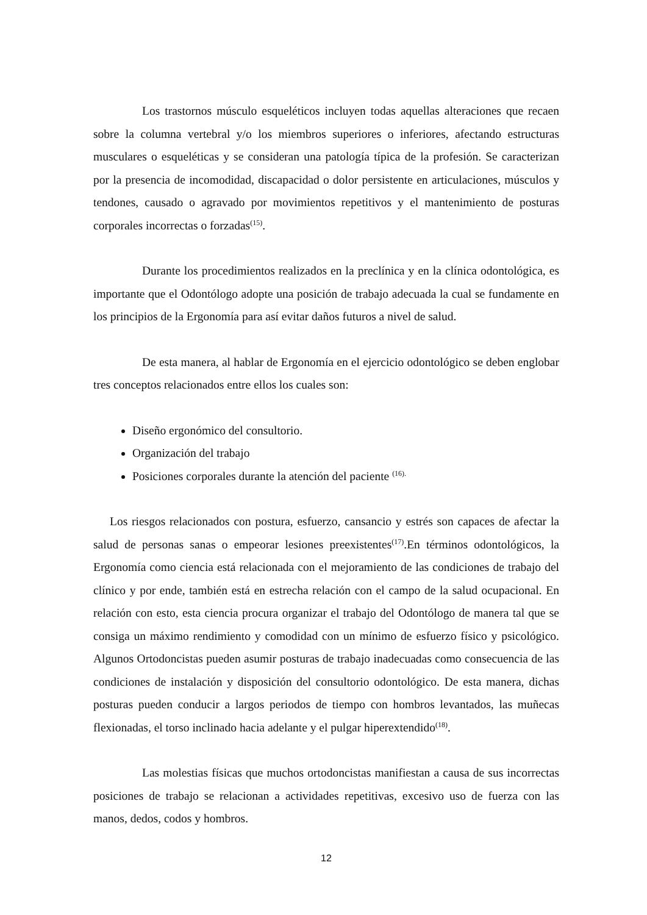Los trastornos músculo esqueléticos incluyen todas aquellas alteraciones que recaen sobre la columna vertebral y/o los miembros superiores o inferiores, afectando estructuras musculares o esqueléticas y se consideran una patología típica de la profesión. Se caracterizan por la presencia de incomodidad, discapacidad o dolor persistente en articulaciones, músculos y tendones, causado o agravado por movimientos repetitivos y el mantenimiento de posturas corporales incorrectas o forzadas<sup>(15)</sup>.
Durante los procedimientos realizados en la preclínica y en la clínica odontológica, es importante que el Odontólogo adopte una posición de trabajo adecuada la cual se fundamente en los principios de la Ergonomía para así evitar daños futuros a nivel de salud.
De esta manera, al hablar de Ergonomía en el ejercicio odontológico se deben englobar tres conceptos relacionados entre ellos los cuales son:
Diseño ergonómico del consultorio.
Organización del trabajo
Posiciones corporales durante la atención del paciente <sup>(16).</sup>
Los riesgos relacionados con postura, esfuerzo, cansancio y estrés son capaces de afectar la salud de personas sanas o empeorar lesiones preexistentes<sup>(17)</sup>.En términos odontológicos, la Ergonomía como ciencia está relacionada con el mejoramiento de las condiciones de trabajo del clínico y por ende, también está en estrecha relación con el campo de la salud ocupacional. En relación con esto, esta ciencia procura organizar el trabajo del Odontólogo de manera tal que se consiga un máximo rendimiento y comodidad con un mínimo de esfuerzo físico y psicológico. Algunos Ortodoncistas pueden asumir posturas de trabajo inadecuadas como consecuencia de las condiciones de instalación y disposición del consultorio odontológico. De esta manera, dichas posturas pueden conducir a largos periodos de tiempo con hombros levantados, las muñecas flexionadas, el torso inclinado hacia adelante y el pulgar hiperextendido<sup>(18)</sup>.
Las molestias físicas que muchos ortodoncistas manifiestan a causa de sus incorrectas posiciones de trabajo se relacionan a actividades repetitivas, excesivo uso de fuerza con las manos, dedos, codos y hombros.
12